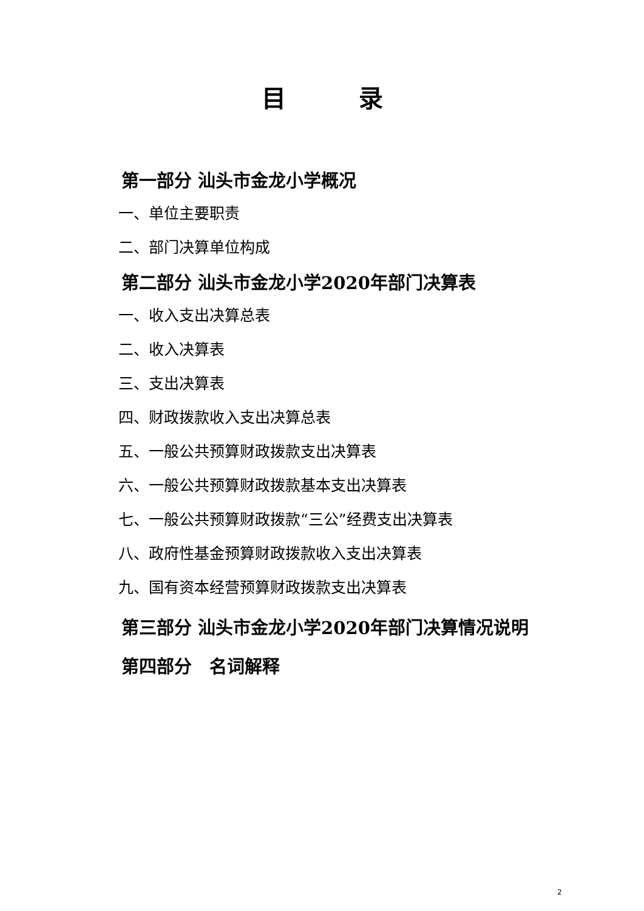目 录
第一部分 汕头市金龙小学概况
一、单位主要职责
二、部门决算单位构成
第二部分 汕头市金龙小学2020年部门决算表
一、收入支出决算总表
二、收入决算表
三、支出决算表
四、财政拨款收入支出决算总表
五、一般公共预算财政拨款支出决算表
六、一般公共预算财政拨款基本支出决算表
七、一般公共预算财政拨款“三公”经费支出决算表
八、政府性基金预算财政拨款收入支出决算表
九、国有资本经营预算财政拨款支出决算表
第三部分 汕头市金龙小学2020年部门决算情况说明
第四部分　名词解释
2